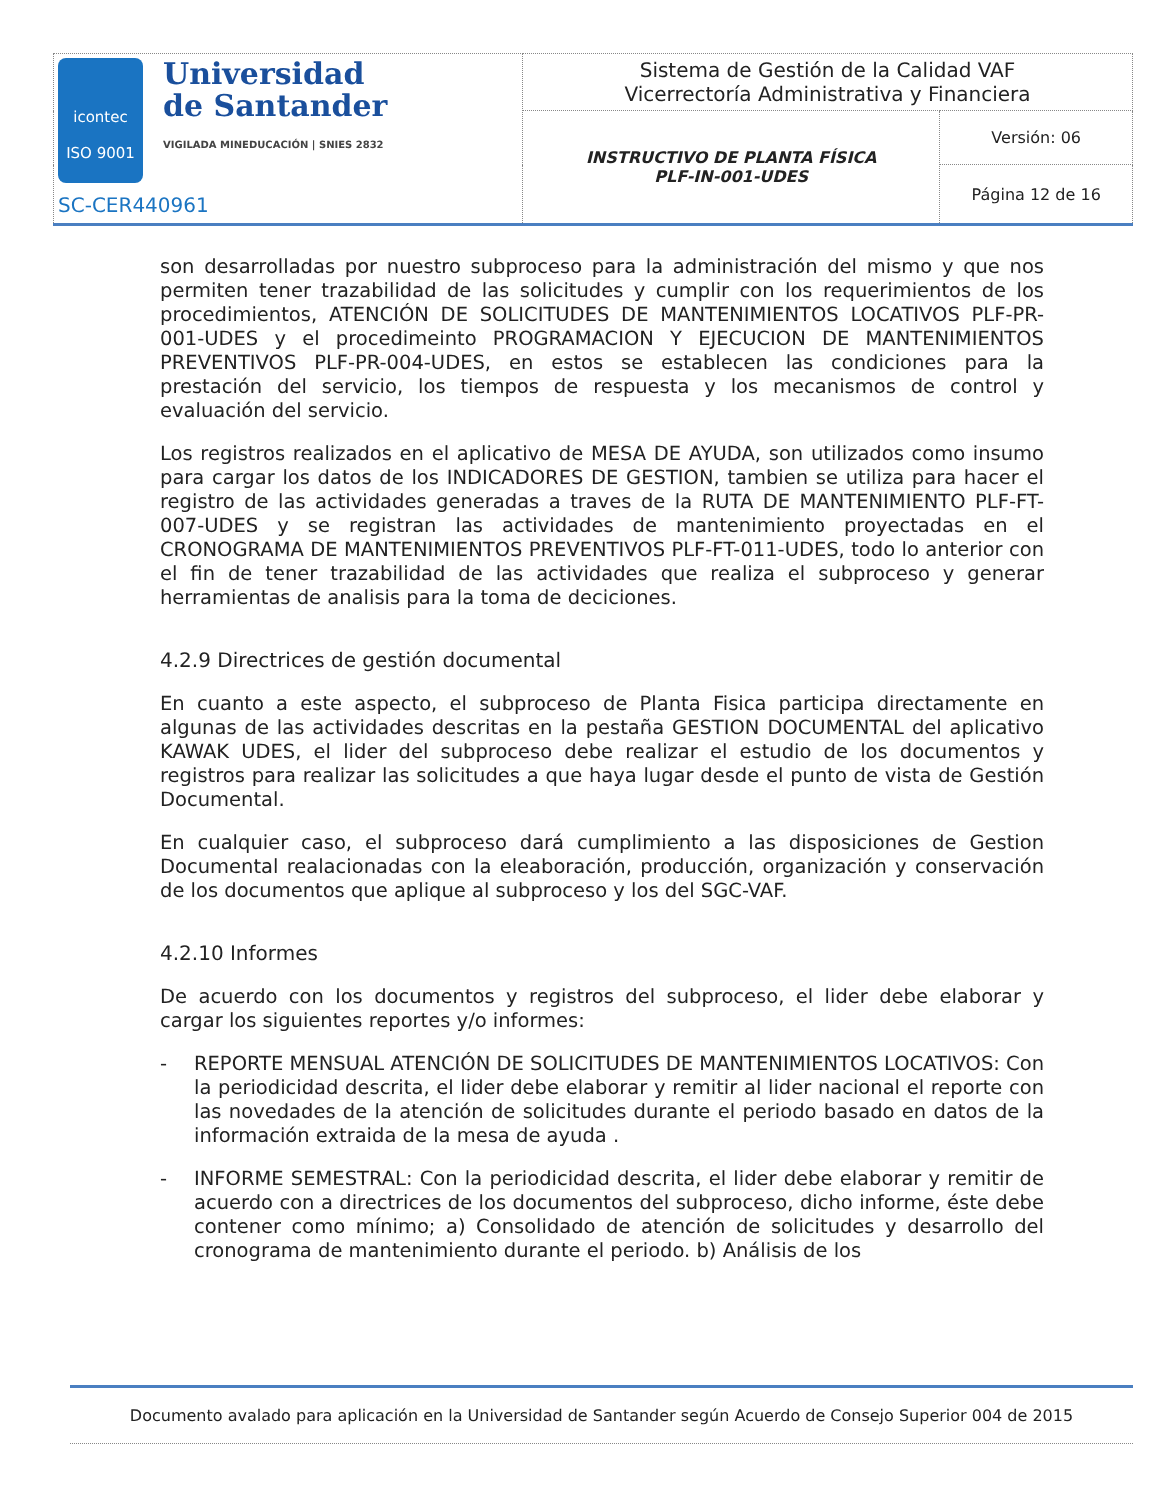| icontec ISO 9001 Universidad de Santander VIGILADA MINEDUCACIÓN / SNIES 2832 SC-CER440961 | Sistema de Gestión de la Calidad VAF Vicerrectoría Administrativa y Financiera | |
| | INSTRUCTIVO DE PLANTA FÍSICA PLF-IN-001-UDES | Versión: 06 |
| | | Página 12 de 16 |
son desarrolladas por nuestro subproceso para la administración del mismo y que nos permiten tener trazabilidad de las solicitudes y cumplir con los requerimientos de los procedimientos, ATENCIÓN DE SOLICITUDES DE MANTENIMIENTOS LOCATIVOS PLF-PR-001-UDES y el procedimeinto PROGRAMACION Y EJECUCION DE MANTENIMIENTOS PREVENTIVOS PLF-PR-004-UDES, en estos se establecen las condiciones para la prestación del servicio, los tiempos de respuesta y los mecanismos de control y evaluación del servicio.
Los registros realizados en el aplicativo de MESA DE AYUDA, son utilizados como insumo para cargar los datos de los INDICADORES DE GESTION, tambien se utiliza para hacer el registro de las actividades generadas a traves de la RUTA DE MANTENIMIENTO PLF-FT-007-UDES y se registran las actividades de mantenimiento proyectadas en el CRONOGRAMA DE MANTENIMIENTOS PREVENTIVOS PLF-FT-011-UDES, todo lo anterior con el fin de tener trazabilidad de las actividades que realiza el subproceso y generar herramientas de analisis para la toma de deciciones.
4.2.9 Directrices de gestión documental
En cuanto a este aspecto, el subproceso de Planta Fisica participa directamente en algunas de las actividades descritas en la pestaña GESTION DOCUMENTAL del aplicativo KAWAK UDES, el lider del subproceso debe realizar el estudio de los documentos y registros para realizar las solicitudes a que haya lugar desde el punto de vista de Gestión Documental.
En cualquier caso, el subproceso dará cumplimiento a las disposiciones de Gestion Documental realacionadas con la eleaboración, producción, organización y conservación de los documentos que aplique al subproceso y los del SGC-VAF.
4.2.10 Informes
De acuerdo con los documentos y registros del subproceso, el lider debe elaborar y cargar los siguientes reportes y/o informes:
- REPORTE MENSUAL ATENCIÓN DE SOLICITUDES DE MANTENIMIENTOS LOCATIVOS: Con la periodicidad descrita, el lider debe elaborar y remitir al lider nacional el reporte con las novedades de la atención de solicitudes durante el periodo basado en datos de la información extraida de la mesa de ayuda .
- INFORME SEMESTRAL: Con la periodicidad descrita, el lider debe elaborar y remitir de acuerdo con a directrices de los documentos del subproceso, dicho informe, éste debe contener como mínimo; a) Consolidado de atención de solicitudes y desarrollo del cronograma de mantenimiento durante el periodo. b) Análisis de los
Documento avalado para aplicación en la Universidad de Santander según Acuerdo de Consejo Superior 004 de 2015